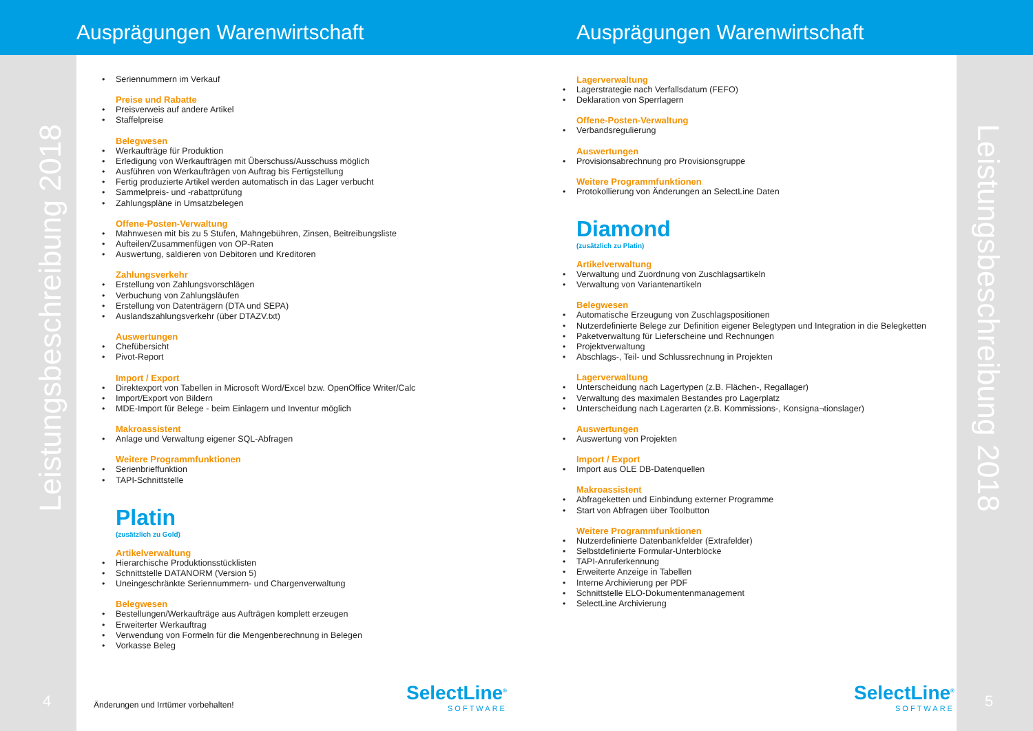Ausprägungen Warenwirtschaft
Seriennummern im Verkauf
Preise und Rabatte
Preisverweis auf andere Artikel
Staffelpreise
Belegwesen
Werkaufträge für Produktion
Erledigung von Werkaufträgen mit Überschuss/Ausschuss möglich
Ausführen von Werkaufträgen von Auftrag bis Fertigstellung
Fertig produzierte Artikel werden automatisch in das Lager verbucht
Sammelpreis- und -rabattprüfung
Zahlungspläne in Umsatzbelegen
Offene-Posten-Verwaltung
Mahnwesen mit bis zu 5 Stufen, Mahngebühren, Zinsen, Beitreibungsliste
Aufteilen/Zusammenfügen von OP-Raten
Auswertung, saldieren von Debitoren und Kreditoren
Zahlungsverkehr
Erstellung von Zahlungsvorschlägen
Verbuchung von Zahlungsläufen
Erstellung von Datenträgern (DTA und SEPA)
Auslandszahlungsverkehr (über DTAZV.txt)
Auswertungen
Chefübersicht
Pivot-Report
Import / Export
Direktexport von Tabellen in Microsoft Word/Excel bzw. OpenOffice Writer/Calc
Import/Export von Bildern
MDE-Import für Belege - beim Einlagern und Inventur möglich
Makroassistent
Anlage und Verwaltung eigener SQL-Abfragen
Weitere Programmfunktionen
Serienbrieffunktion
TAPI-Schnittstelle
Platin
(zusätzlich zu Gold)
Artikelverwaltung
Hierarchische Produktionsstücklisten
Schnittstelle DATANORM (Version 5)
Uneingeschränkte Seriennummern- und Chargenverwaltung
Belegwesen
Bestellungen/Werkaufträge aus Aufträgen komplett erzeugen
Erweiterter Werkauftrag
Verwendung von Formeln für die Mengenberechnung in Belegen
Vorkasse Beleg
Leistungsbeschreibung 2018
4
Änderungen und Irrtümer vorbehalten!
SelectLine<sup>®</sup>
SOFTWARE
Ausprägungen Warenwirtschaft
Lagerverwaltung
Lagerstrategie nach Verfallsdatum (FEFO)
Deklaration von Sperrlagern
Offene-Posten-Verwaltung
Verbandsregulierung
Auswertungen
Provisionsabrechnung pro Provisionsgruppe
Weitere Programmfunktionen
Protokollierung von Änderungen an SelectLine Daten
Diamond
(zusätzlich zu Platin)
Artikelverwaltung
Verwaltung und Zuordnung von Zuschlagsartikeln
Verwaltung von Variantenartikeln
Belegwesen
Automatische Erzeugung von Zuschlagspositionen
Nutzerdefinierte Belege zur Definition eigener Belegtypen und Integration in die Belegketten
Paketverwaltung für Lieferscheine und Rechnungen
Projektverwaltung
Abschlags-, Teil- und Schlussrechnung in Projekten
Lagerverwaltung
Unterscheidung nach Lagertypen (z.B. Flächen-, Regallager)
Verwaltung des maximalen Bestandes pro Lagerplatz
Unterscheidung nach Lagerarten (z.B. Kommissions-, Konsigna¬tionslager)
Auswertungen
Auswertung von Projekten
Import / Export
Import aus OLE DB-Datenquellen
Makroassistent
Abfrageketten und Einbindung externer Programme
Start von Abfragen über Toolbutton
Weitere Programmfunktionen
Nutzerdefinierte Datenbankfelder (Extrafelder)
Selbstdefinierte Formular-Unterblöcke
TAPI-Anruferkennung
Erweiterte Anzeige in Tabellen
Interne Archivierung per PDF
Schnittstelle ELO-Dokumentenmanagement
SelectLine Archivierung
Leistungsbeschreibung 2018
5
SelectLine<sup>®</sup>
SOFTWARE